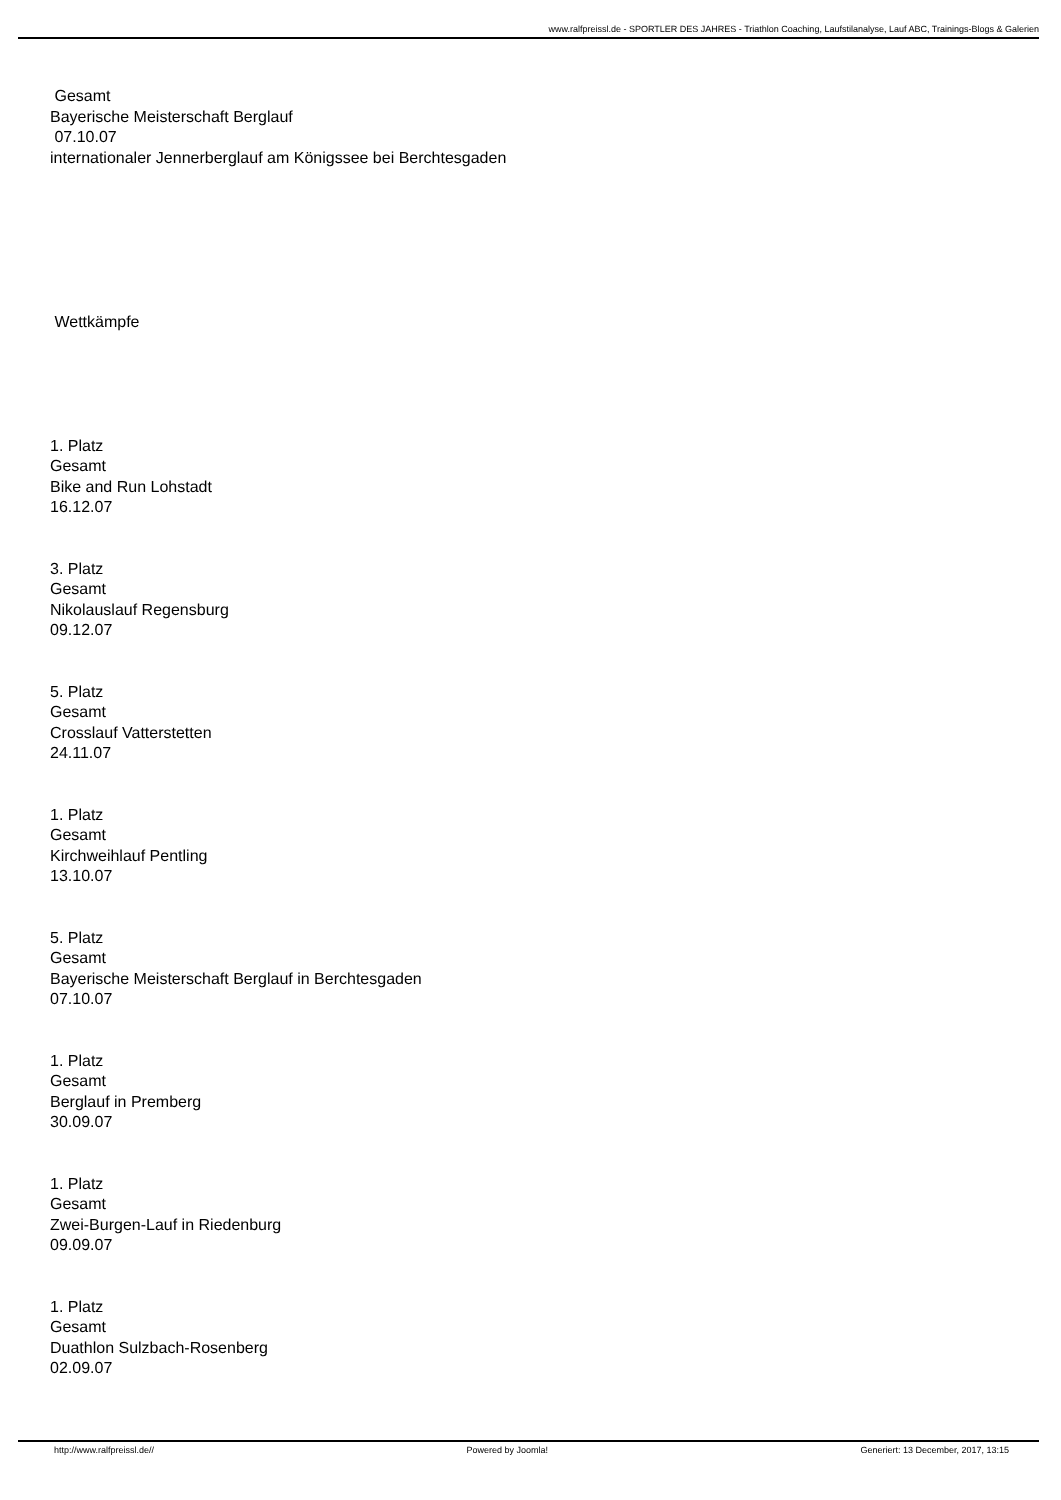www.ralfpreissl.de - SPORTLER DES JAHRES - Triathlon Coaching, Laufstilanalyse, Lauf ABC, Trainings-Blogs & Galerien
Gesamt
Bayerische Meisterschaft Berglauf
07.10.07
internationaler Jennerberglauf am Königssee bei Berchtesgaden
Wettkämpfe
1. Platz
Gesamt
Bike and Run Lohstadt
16.12.07
3. Platz
Gesamt
Nikolauslauf Regensburg
09.12.07
5. Platz
Gesamt
Crosslauf Vatterstetten
24.11.07
1. Platz
Gesamt
Kirchweihlauf Pentling
13.10.07
5. Platz
Gesamt
Bayerische Meisterschaft Berglauf in Berchtesgaden
07.10.07
1. Platz
Gesamt
Berglauf in Premberg
30.09.07
1. Platz
Gesamt
Zwei-Burgen-Lauf in Riedenburg
09.09.07
1. Platz
Gesamt
Duathlon Sulzbach-Rosenberg
02.09.07
http://www.ralfpreissl.de// Powered by Joomla! Generiert: 13 December, 2017, 13:15